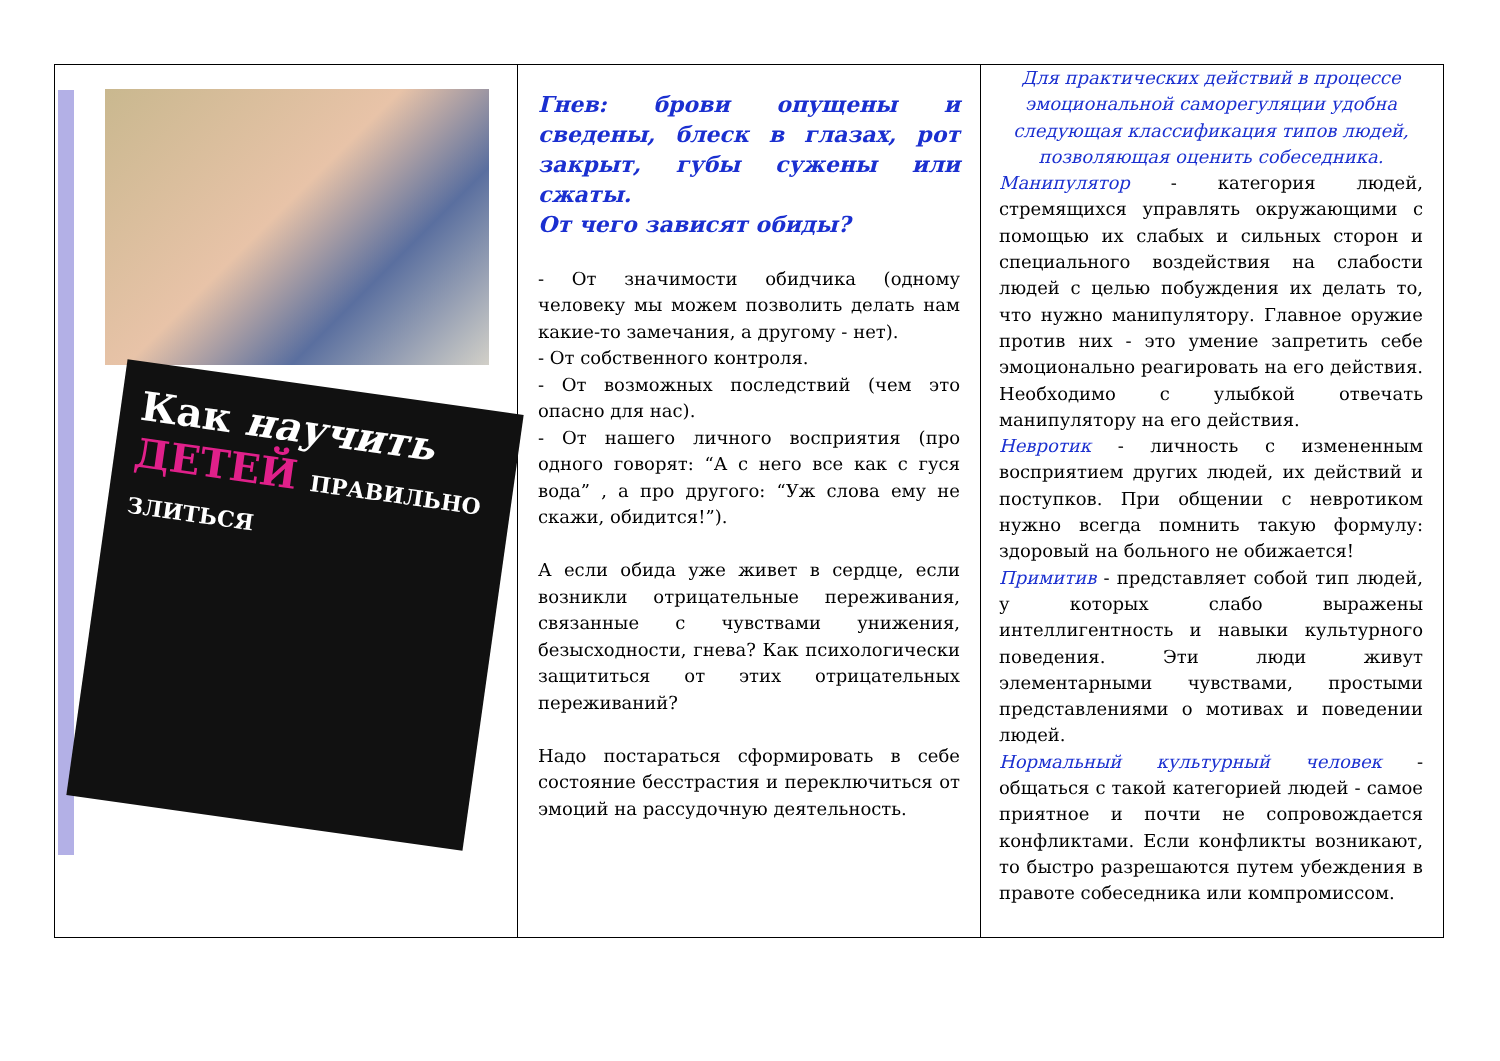| Как научить ДЕТЕЙ ПРАВИЛЬНО ЗЛИТЬСЯ | Гнев: брови опущены и сведены, блеск в глазах, рот закрыт, губы сужены или сжаты. От чего зависят обиды? - От значимости обидчика (одному человеку мы можем позволить делать нам какие-то замечания, а другому - нет). - От собственного контроля. - От возможных последствий (чем это опасно для нас). - От нашего личного восприятия (про одного говорят: “А с него все как с гуся вода” , а про другого: “Уж слова ему не скажи, обидится!”). А если обида уже живет в сердце, если возникли отрицательные переживания, связанные с чувствами унижения, безысходности, гнева? Как психологически защититься от этих отрицательных переживаний? Надо постараться сформировать в себе состояние бесстрастия и переключиться от эмоций на рассудочную деятельность. | Для практических действий в процессе эмоциональной саморегуляции удобна следующая классификация типов людей, позволяющая оценить собеседника. Манипулятор - категория людей, стремящихся управлять окружающими с помощью их слабых и сильных сторон и специального воздействия на слабости людей с целью побуждения их делать то, что нужно манипулятору. Главное оружие против них - это умение запретить себе эмоционально реагировать на его действия. Необходимо с улыбкой отвечать манипулятору на его действия. Невротик - личность с измененным восприятием других людей, их действий и поступков. При общении с невротиком нужно всегда помнить такую формулу: здоровый на больного не обижается! Примитив - представляет собой тип людей, у которых слабо выражены интеллигентность и навыки культурного поведения. Эти люди живут элементарными чувствами, простыми представлениями о мотивах и поведении людей. Нормальный культурный человек - общаться с такой категорией людей - самое приятное и почти не сопровождается конфликтами. Если конфликты возникают, то быстро разрешаются путем убеждения в правоте собеседника или компромиссом. |